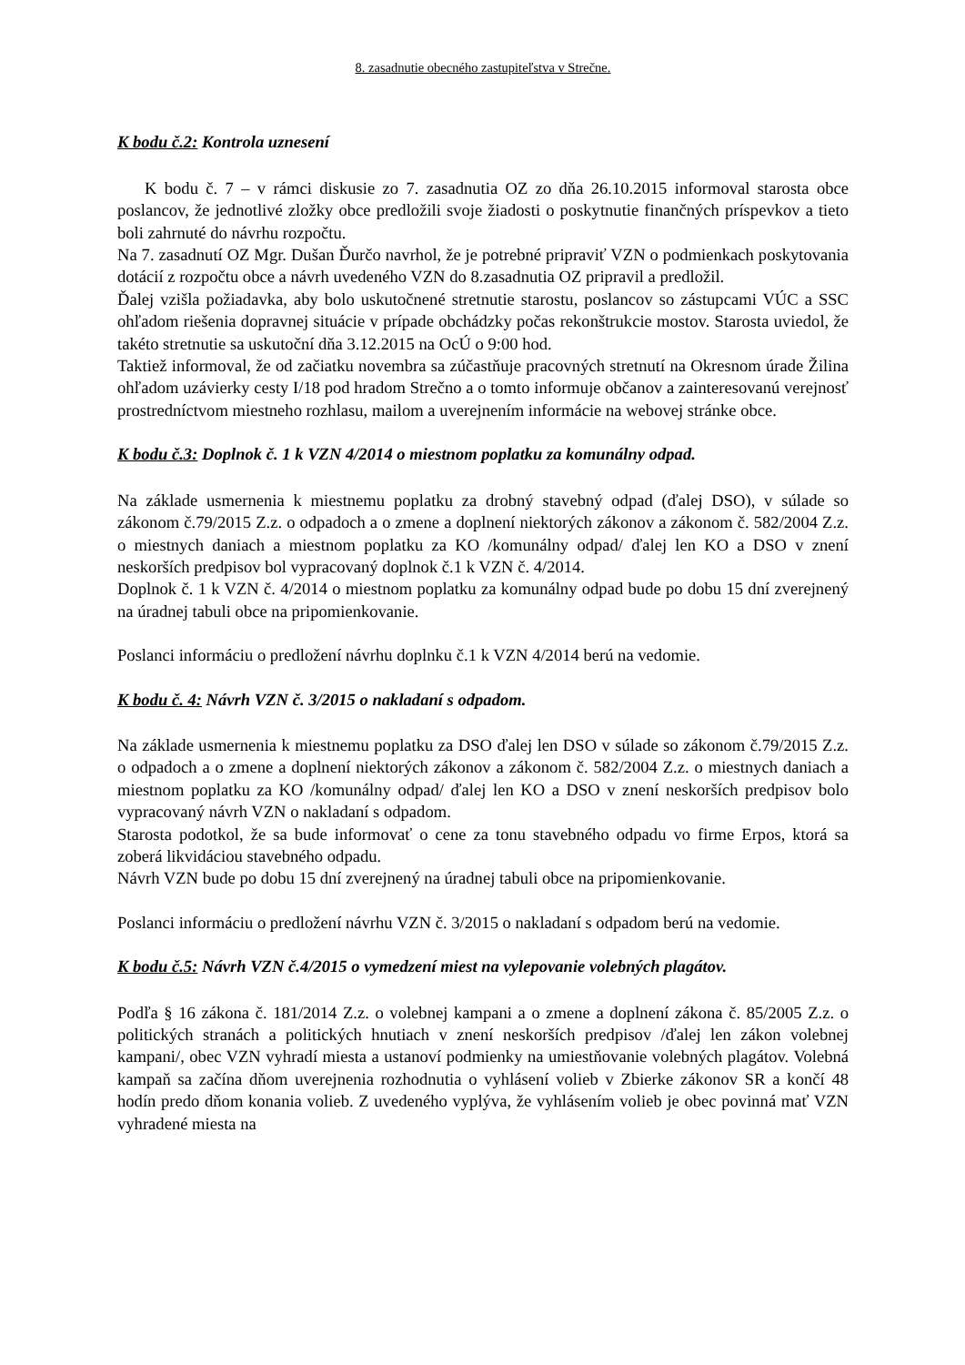8. zasadnutie obecného zastupiteľstva v Strečne.
K bodu č.2: Kontrola uznesení
K bodu č. 7 – v rámci diskusie zo 7. zasadnutia OZ zo dňa 26.10.2015 informoval starosta obce poslancov, že jednotlivé zložky obce predložili svoje žiadosti o poskytnutie finančných príspevkov a tieto boli zahrnuté do návrhu rozpočtu.
Na 7. zasadnutí OZ Mgr. Dušan Ďurčo navrhol, že je potrebné pripraviť VZN o podmienkach poskytovania dotácií z rozpočtu obce a návrh uvedeného VZN do 8.zasadnutia OZ pripravil a predložil.
Ďalej vzišla požiadavka, aby bolo uskutočnené stretnutie starostu, poslancov so zástupcami VÚC a SSC ohľadom riešenia dopravnej situácie v prípade obchádzky počas rekonštrukcie mostov. Starosta uviedol, že takéto stretnutie sa uskutoční dňa 3.12.2015 na OcÚ o 9:00 hod.
Taktiež informoval, že od začiatku novembra sa zúčastňuje pracovných stretnutí na Okresnom úrade Žilina ohľadom uzávierky cesty I/18 pod hradom Strečno a o tomto informuje občanov a zainteresovanú verejnosť prostredníctvom miestneho rozhlasu, mailom a uverejnením informácie na webovej stránke obce.
K bodu č.3: Doplnok č. 1 k VZN 4/2014 o miestnom poplatku za komunálny odpad.
Na základe usmernenia k miestnemu poplatku za drobný stavebný odpad (ďalej DSO), v súlade so zákonom č.79/2015 Z.z. o odpadoch a o zmene a doplnení niektorých zákonov a zákonom č. 582/2004 Z.z. o miestnych daniach a miestnom poplatku za KO /komunálny odpad/ ďalej len KO a DSO v znení neskorších predpisov bol vypracovaný doplnok č.1 k VZN č. 4/2014.
Doplnok č. 1 k VZN č. 4/2014 o miestnom poplatku za komunálny odpad bude po dobu 15 dní zverejnený na úradnej tabuli obce na pripomienkovanie.
Poslanci informáciu o predložení návrhu doplnku č.1 k VZN 4/2014 berú na vedomie.
K bodu č. 4: Návrh VZN č. 3/2015 o nakladaní s odpadom.
Na základe usmernenia k miestnemu poplatku za DSO ďalej len DSO v súlade so zákonom č.79/2015 Z.z. o odpadoch a o zmene a doplnení niektorých zákonov a zákonom č. 582/2004 Z.z. o miestnych daniach a miestnom poplatku za KO /komunálny odpad/ ďalej len KO a DSO v znení neskorších predpisov bolo vypracovaný návrh VZN o nakladaní s odpadom.
Starosta podotkol, že sa bude informovať o cene za tonu stavebného odpadu vo firme Erpos, ktorá sa zoberá likvidáciou stavebného odpadu.
Návrh VZN bude po dobu 15 dní zverejnený na úradnej tabuli obce na pripomienkovanie.
Poslanci informáciu o predložení návrhu VZN č. 3/2015 o nakladaní s odpadom berú na vedomie.
K bodu č.5: Návrh VZN č.4/2015 o vymedzení miest na vylepovanie volebných plagátov.
Podľa § 16 zákona č. 181/2014 Z.z. o volebnej kampani a o zmene a doplnení zákona č. 85/2005 Z.z. o politických stranách a politických hnutiach v znení neskorších predpisov /ďalej len zákon volebnej kampani/, obec VZN vyhradí miesta a ustanoví podmienky na umiestňovanie volebných plagátov. Volebná kampaň sa začína dňom uverejnenia rozhodnutia o vyhlásení volieb v Zbierke zákonov SR a končí 48 hodín predo dňom konania volieb. Z uvedeného vyplýva, že vyhlásením volieb je obec povinná mať VZN vyhradené miesta na